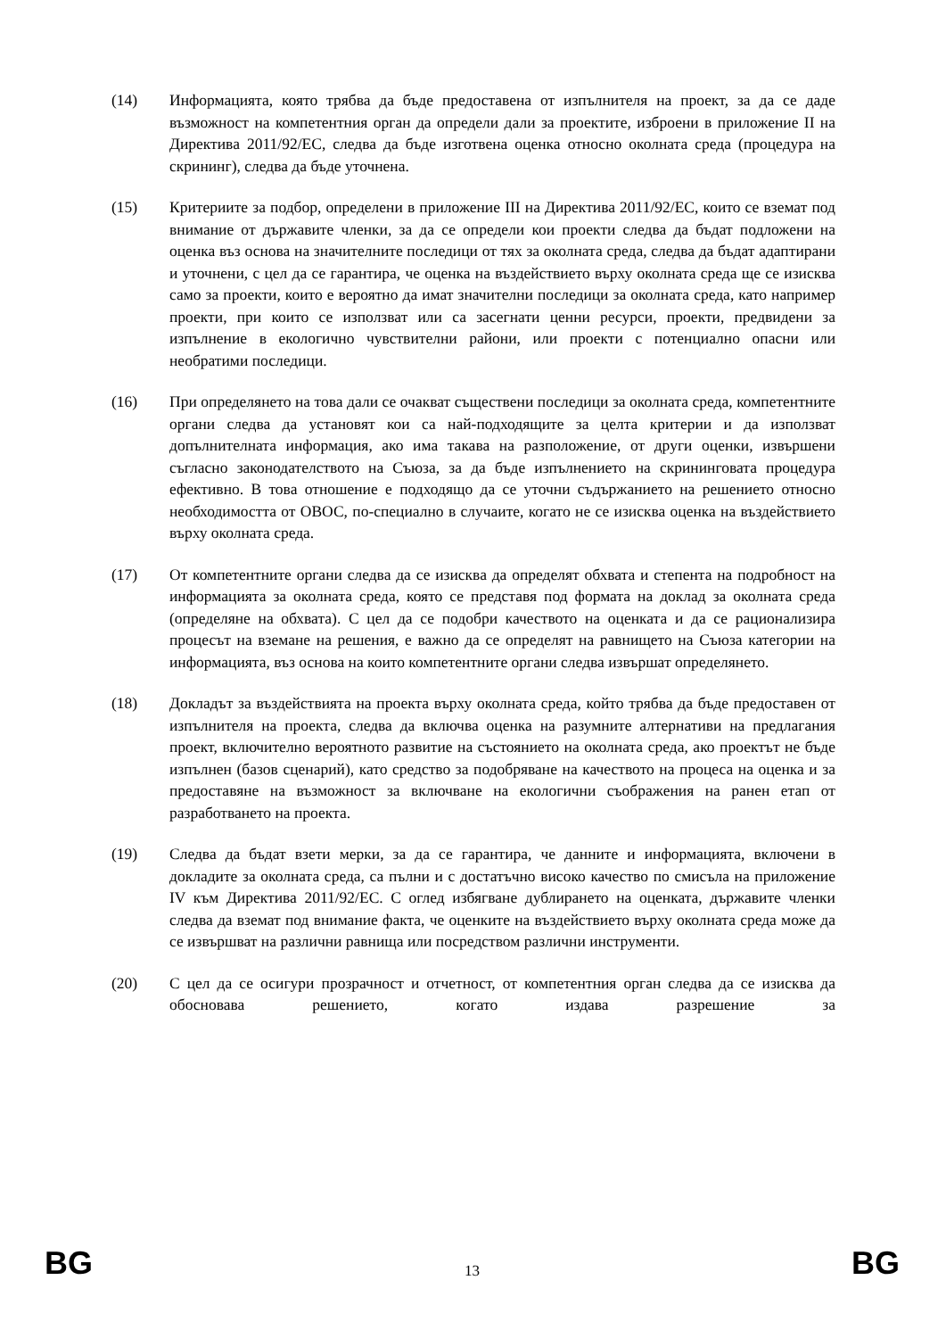(14) Информацията, която трябва да бъде предоставена от изпълнителя на проект, за да се даде възможност на компетентния орган да определи дали за проектите, изброени в приложение II на Директива 2011/92/ЕС, следва да бъде изготвена оценка относно околната среда (процедура на скрининг), следва да бъде уточнена.
(15) Критериите за подбор, определени в приложение III на Директива 2011/92/ЕС, които се вземат под внимание от държавите членки, за да се определи кои проекти следва да бъдат подложени на оценка въз основа на значителните последици от тях за околната среда, следва да бъдат адаптирани и уточнени, с цел да се гарантира, че оценка на въздействието върху околната среда ще се изисква само за проекти, които е вероятно да имат значителни последици за околната среда, като например проекти, при които се използват или са засегнати ценни ресурси, проекти, предвидени за изпълнение в екологично чувствителни райони, или проекти с потенциално опасни или необратими последици.
(16) При определянето на това дали се очакват съществени последици за околната среда, компетентните органи следва да установят кои са най-подходящите за целта критерии и да използват допълнителната информация, ако има такава на разположение, от други оценки, извършени съгласно законодателството на Съюза, за да бъде изпълнението на скрининговата процедура ефективно. В това отношение е подходящо да се уточни съдържанието на решението относно необходимостта от ОВОС, по-специално в случаите, когато не се изисква оценка на въздействието върху околната среда.
(17) От компетентните органи следва да се изисква да определят обхвата и степента на подробност на информацията за околната среда, която се представя под формата на доклад за околната среда (определяне на обхвата). С цел да се подобри качеството на оценката и да се рационализира процесът на вземане на решения, е важно да се определят на равнището на Съюза категории на информацията, въз основа на които компетентните органи следва извършат определянето.
(18) Докладът за въздействията на проекта върху околната среда, който трябва да бъде предоставен от изпълнителя на проекта, следва да включва оценка на разумните алтернативи на предлагания проект, включително вероятното развитие на състоянието на околната среда, ако проектът не бъде изпълнен (базов сценарий), като средство за подобряване на качеството на процеса на оценка и за предоставяне на възможност за включване на екологични съображения на ранен етап от разработването на проекта.
(19) Следва да бъдат взети мерки, за да се гарантира, че данните и информацията, включени в докладите за околната среда, са пълни и с достатъчно високо качество по смисъла на приложение IV към Директива 2011/92/ЕС. С оглед избягване дублирането на оценката, държавите членки следва да вземат под внимание факта, че оценките на въздействието върху околната среда може да се извършват на различни равнища или посредством различни инструменти.
(20) С цел да се осигури прозрачност и отчетност, от компетентния орган следва да се изисква да обосновава решението, когато издава разрешение за
BG 13 BG